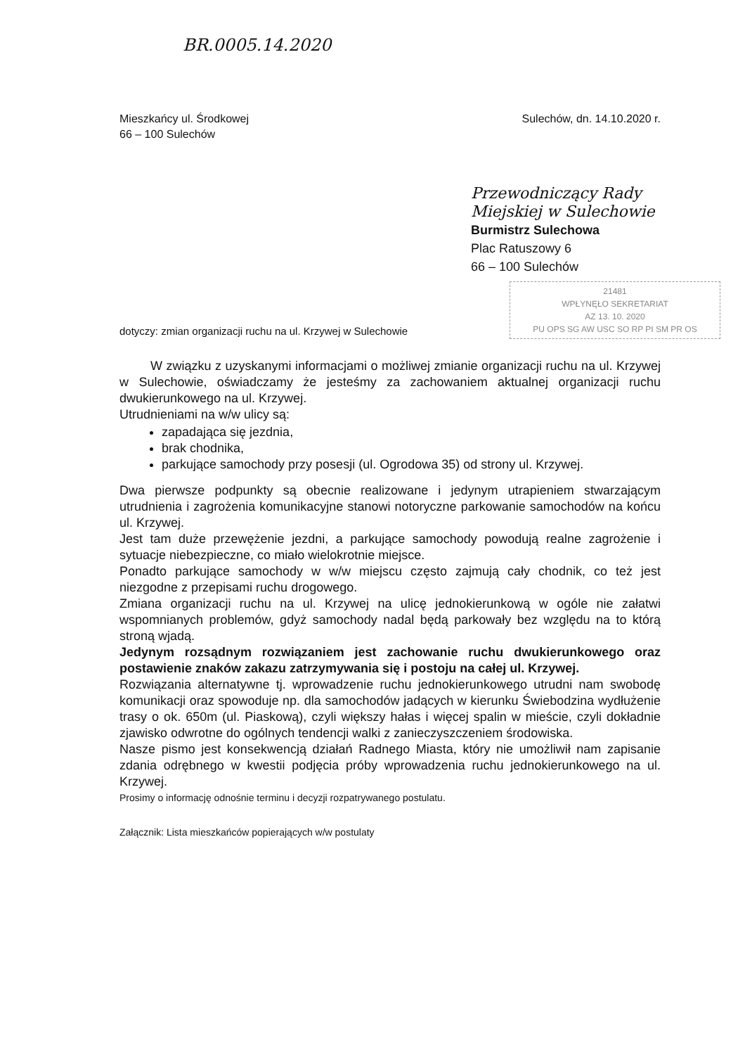BR.0005.14.2020
Mieszkańcy ul. Środkowej
66 – 100 Sulechów
Sulechów, dn. 14.10.2020 r.
Przewodniczący Rady Miejskiej w Sulechowie
Burmistrz Sulechowa
Plac Ratuszowy 6
66 – 100 Sulechów
21481
WPŁYNĘŁO SEKRETARIAT
AZ 13. 10. 2020
PU OPS SG AW USC SO RP PI SM PR OS
dotyczy: zmian organizacji ruchu na ul. Krzywej w Sulechowie
W związku z uzyskanymi informacjami o możliwej zmianie organizacji ruchu na ul. Krzywej w Sulechowie, oświadczamy że jesteśmy za zachowaniem aktualnej organizacji ruchu dwukierunkowego na ul. Krzywej.
Utrudnieniami na w/w ulicy są:
zapadająca się jezdnia,
brak chodnika,
parkujące samochody przy posesji (ul. Ogrodowa 35) od strony ul. Krzywej.
Dwa pierwsze podpunkty są obecnie realizowane i jedynym utrapieniem stwarzającym utrudnienia i zagrożenia komunikacyjne stanowi notoryczne parkowanie samochodów na końcu ul. Krzywej.
Jest tam duże przewężenie jezdni, a parkujące samochody powodują realne zagrożenie i sytuacje niebezpieczne, co miało wielokrotnie miejsce.
Ponadto parkujące samochody w w/w miejscu często zajmują cały chodnik, co też jest niezgodne z przepisami ruchu drogowego.
Zmiana organizacji ruchu na ul. Krzywej na ulicę jednokierunkową w ogóle nie załatwi wspomnianych problemów, gdyż samochody nadal będą parkowały bez względu na to którą stroną wjadą.
Jedynym rozsądnym rozwiązaniem jest zachowanie ruchu dwukierunkowego oraz postawienie znaków zakazu zatrzymywania się i postoju na całej ul. Krzywej.
Rozwiązania alternatywne tj. wprowadzenie ruchu jednokierunkowego utrudni nam swobodę komunikacji oraz spowoduje np. dla samochodów jadących w kierunku Świebodzina wydłużenie trasy o ok. 650m (ul. Piaskową), czyli większy hałas i więcej spalin w mieście, czyli dokładnie zjawisko odwrotne do ogólnych tendencji walki z zanieczyszczeniem środowiska.
Nasze pismo jest konsekwencją działań Radnego Miasta, który nie umożliwił nam zapisanie zdania odrębnego w kwestii podjęcia próby wprowadzenia ruchu jednokierunkowego na ul. Krzywej.
Prosimy o informację odnośnie terminu i decyzji rozpatrywanego postulatu.
Załącznik: Lista mieszkańców popierających w/w postulaty